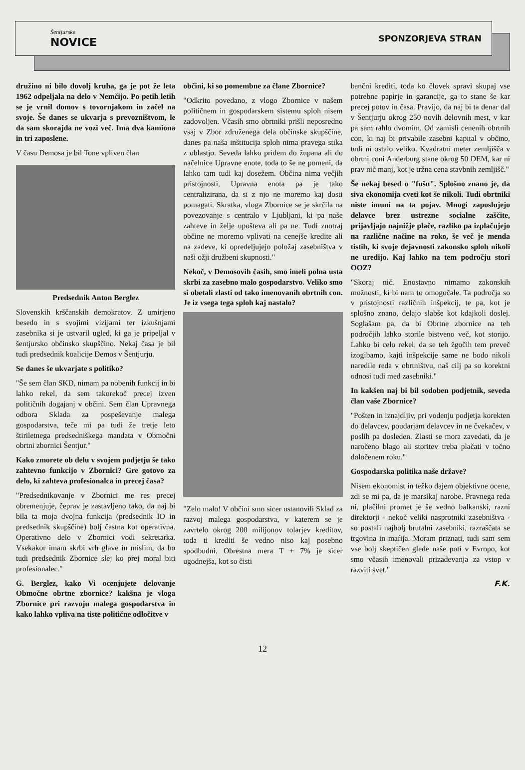Šentjurske
NOVICE
SPONZORJEVA STRAN
družino ni bilo dovolj kruha, ga je pot že leta 1962 odpeljala na delo v Nemčijo. Po petih letih se je vrnil domov s tovornjakom in začel na svoje. Še danes se ukvarja s prevozništvom, le da sam skorajda ne vozi več. Ima dva kamiona in tri zaposlene.
V času Demosa je bil Tone vpliven član
Predsednik Anton Berglez
Slovenskih krščanskih demokratov. Z umirjeno besedo in s svojimi vizijami ter izkušnjami zasebnika si je ustvaril ugled, ki ga je pripeljal v šentjursko občinsko skupščino. Nekaj časa je bil tudi predsednik koalicije Demos v Šentjurju.
Se danes še ukvarjate s politiko?
"Še sem član SKD, nimam pa nobenih funkcij in bi lahko rekel, da sem takorekoč precej izven političnih dogajanj v občini. Sem član Upravnega odbora Sklada za pospeševanje malega gospodarstva, teče mi pa tudi že tretje leto štiriletnega predsedniškega mandata v Območni obrtni zbornici Šentjur."
Kako zmorete ob delu v svojem podjetju še tako zahtevno funkcijo v Zbornici? Gre gotovo za delo, ki zahteva profesionalca in precej časa?
"Predsednikovanje v Zbornici me res precej obremenjuje, čeprav je zastavljeno tako, da naj bi bila ta moja dvojna funkcija (predsednik IO in predsednik skupščine) bolj častna kot operativna. Operativno delo v Zbornici vodi sekretarka. Vsekakor imam skrbi vrh glave in mislim, da bo tudi predsednik Zbornice slej ko prej moral biti profesionalec."
G. Berglez, kako Vi ocenjujete delovanje Območne obrtne zbornice? kakšna je vloga Zbornice pri razvoju malega gospodarstva in kako lahko vpliva na tiste politične odločitve v
občini, ki so pomembne za člane Zbornice?
"Odkrito povedano, z vlogo Zbornice v našem političnem in gospodarskem sistemu sploh nisem zadovoljen. Včasih smo obrtniki prišli neposredno vsaj v Zbor združenega dela občinske skupščine, danes pa naša inštitucija sploh nima pravega stika z oblastjo. Seveda lahko pridem do župana ali do načelnice Upravne enote, toda to še ne pomeni, da lahko tam tudi kaj dosežem. Občina nima večjih pristojnosti, Upravna enota pa je tako centralizirana, da si z njo ne moremo kaj dosti pomagati. Skratka, vloga Zbornice se je skrčila na povezovanje s centralo v Ljubljani, ki pa naše zahteve in želje upošteva ali pa ne. Tudi znotraj občine ne moremo vplivati na cenejše kredite ali na zadeve, ki opredeljujejo položaj zasebništva v naši ožji družbeni skupnosti."
Nekoč, v Demosovih časih, smo imeli polna usta skrbi za zasebno malo gospodarstvo. Veliko smo si obetali zlasti od tako imenovanih obrtnih con. Je iz vsega tega sploh kaj nastalo?
"Zelo malo! V občini smo sicer ustanovili Sklad za razvoj malega gospodarstva, v katerem se je zavrtelo okrog 200 milijonov tolarjev kreditov, toda ti krediti še vedno niso kaj posebno spodbudni. Obrestna mera T + 7% je sicer ugodnejša, kot so čisti
bančni krediti, toda ko človek spravi skupaj vse potrebne papirje in garancije, ga to stane še kar precej potov in časa. Pravijo, da naj bi ta denar dal v Šentjurju okrog 250 novih delovnih mest, v kar pa sam rahlo dvomim. Od zamisli cenenih obrtnih con, ki naj bi privabile zasebni kapital v občino, tudi ni ostalo veliko. Kvadratni meter zemljišča v obrtni coni Anderburg stane okrog 50 DEM, kar ni prav nič manj, kot je tržna cena stavbnih zemljišč."
Še nekaj besed o "fušu". Splošno znano je, da siva ekonomija cveti kot še nikoli. Tudi obrtniki niste imuni na ta pojav. Mnogi zaposlujejo delavce brez ustrezne socialne zaščite, prijavljajo najnižje plače, razliko pa izplačujejo na različne načine na roko, še več je menda tistih, ki svoje dejavnosti zakonsko sploh nikoli ne uredijo. Kaj lahko na tem področju stori OOZ?
"Skoraj nič. Enostavno nimamo zakonskih možnosti, ki bi nam to omogočale. Ta področja so v pristojnosti različnih inšpekcij, te pa, kot je splošno znano, delajo slabše kot kdajkoli doslej. Soglašam pa, da bi Obrtne zbornice na teh področjih lahko storile bistveno več, kot storijo. Lahko bi celo rekel, da se teh žgočih tem preveč izogibamo, kajti inšpekcije same ne bodo nikoli naredile reda v obrtništvu, naš cilj pa so korektni odnosi tudi med zasebniki."
In kakšen naj bi bil sodoben podjetnik, seveda član vaše Zbornice?
"Pošten in iznajdljiv, pri vodenju podjetja korekten do delavcev, poudarjam delavcev in ne čvekačev, v poslih pa dosleden. Zlasti se mora zavedati, da je naročeno blago ali storitev treba plačati v točno določenem roku."
Gospodarska politika naše države?
Nisem ekonomist in težko dajem objektivne ocene, zdi se mi pa, da je marsikaj narobe. Pravnega reda ni, plačilni promet je še vedno balkanski, razni direktorji - nekoč veliki nasprotniki zasebništva - so postali najbolj brutalni zasebniki, razraščata se trgovina in mafija. Moram priznati, tudi sam sem vse bolj skeptičen glede naše poti v Evropo, kot smo včasih imenovali prizadevanja za vstop v razviti svet."
F.K.
12